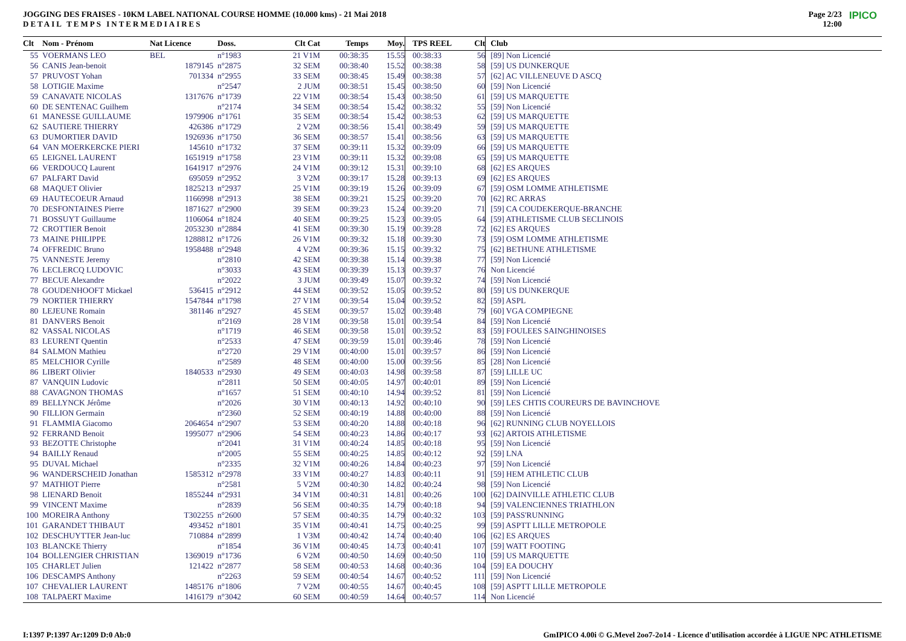JOGGING DES FRAISES - 10KM LABEL NATIONAL COURSE HOMME (10.000 kms) - 21 Mai 2018
DETAIL TEMPS INTERMEDIAIRES
Page 2/23
12:00
IPICO
| Clt | Nom - Prénom | Nat Licence | Doss. | Clt Cat | Temps | Moy. | TPS REEL | Clt | Club |
| --- | --- | --- | --- | --- | --- | --- | --- | --- | --- |
| 55 | VOERMANS LEO | BEL | n°1983 | 21 V1M | 00:38:35 | 15.55 | 00:38:33 | 56 | [89] Non Licencié |
| 56 | CANIS Jean-benoit | 1879145 | n°2875 | 32 SEM | 00:38:40 | 15.52 | 00:38:38 | 58 | [59] US DUNKERQUE |
| 57 | PRUVOST Yohan | 701334 | n°2955 | 33 SEM | 00:38:45 | 15.49 | 00:38:38 | 57 | [62] AC VILLENEUVE D ASCQ |
| 58 | LOTIGIE Maxime | | n°2547 | 2 JUM | 00:38:51 | 15.45 | 00:38:50 | 60 | [59] Non Licencié |
| 59 | CANAVATE NICOLAS | 1317676 | n°1739 | 22 V1M | 00:38:54 | 15.43 | 00:38:50 | 61 | [59] US MARQUETTE |
| 60 | DE SENTENAC Guilhem | | n°2174 | 34 SEM | 00:38:54 | 15.42 | 00:38:32 | 55 | [59] Non Licencié |
| 61 | MANESSE GUILLAUME | 1979906 | n°1761 | 35 SEM | 00:38:54 | 15.42 | 00:38:53 | 62 | [59] US MARQUETTE |
| 62 | SAUTIERE THIERRY | 426386 | n°1729 | 2 V2M | 00:38:56 | 15.41 | 00:38:49 | 59 | [59] US MARQUETTE |
| 63 | DUMORTIER DAVID | 1926936 | n°1750 | 36 SEM | 00:38:57 | 15.41 | 00:38:56 | 63 | [59] US MARQUETTE |
| 64 | VAN MOERKERCKE PIERI | 145610 | n°1732 | 37 SEM | 00:39:11 | 15.32 | 00:39:09 | 66 | [59] US MARQUETTE |
| 65 | LEIGNEL LAURENT | 1651919 | n°1758 | 23 V1M | 00:39:11 | 15.32 | 00:39:08 | 65 | [59] US MARQUETTE |
| 66 | VERDOUCQ Laurent | 1641917 | n°2976 | 24 V1M | 00:39:12 | 15.31 | 00:39:10 | 68 | [62] ES ARQUES |
| 67 | PALFART David | 695059 | n°2952 | 3 V2M | 00:39:17 | 15.28 | 00:39:13 | 69 | [62] ES ARQUES |
| 68 | MAQUET Olivier | 1825213 | n°2937 | 25 V1M | 00:39:19 | 15.26 | 00:39:09 | 67 | [59] OSM LOMME ATHLETISME |
| 69 | HAUTECOEUR Arnaud | 1166998 | n°2913 | 38 SEM | 00:39:21 | 15.25 | 00:39:20 | 70 | [62] RC ARRAS |
| 70 | DESFONTAINES Pierre | 1871627 | n°2900 | 39 SEM | 00:39:23 | 15.24 | 00:39:20 | 71 | [59] CA COUDEKERQUE-BRANCHE |
| 71 | BOSSUYT Guillaume | 1106064 | n°1824 | 40 SEM | 00:39:25 | 15.23 | 00:39:05 | 64 | [59] ATHLETISME CLUB SECLINOIS |
| 72 | CROTTIER Benoit | 2053230 | n°2884 | 41 SEM | 00:39:30 | 15.19 | 00:39:28 | 72 | [62] ES ARQUES |
| 73 | MAINE PHILIPPE | 1288812 | n°1726 | 26 V1M | 00:39:32 | 15.18 | 00:39:30 | 73 | [59] OSM LOMME ATHLETISME |
| 74 | OFFREDIC Bruno | 1958488 | n°2948 | 4 V2M | 00:39:36 | 15.15 | 00:39:32 | 75 | [62] BETHUNE ATHLETISME |
| 75 | VANNESTE Jeremy | | n°2810 | 42 SEM | 00:39:38 | 15.14 | 00:39:38 | 77 | [59] Non Licencié |
| 76 | LECLERCQ LUDOVIC | | n°3033 | 43 SEM | 00:39:39 | 15.13 | 00:39:37 | 76 | Non Licencié |
| 77 | BECUE Alexandre | | n°2022 | 3 JUM | 00:39:49 | 15.07 | 00:39:32 | 74 | [59] Non Licencié |
| 78 | GOUDENHOOFT Mickael | 536415 | n°2912 | 44 SEM | 00:39:52 | 15.05 | 00:39:52 | 80 | [59] US DUNKERQUE |
| 79 | NORTIER THIERRY | 1547844 | n°1798 | 27 V1M | 00:39:54 | 15.04 | 00:39:52 | 82 | [59] ASPL |
| 80 | LEJEUNE Romain | 381146 | n°2927 | 45 SEM | 00:39:57 | 15.02 | 00:39:48 | 79 | [60] VGA COMPIEGNE |
| 81 | DANVERS Benoit | | n°2169 | 28 V1M | 00:39:58 | 15.01 | 00:39:54 | 84 | [59] Non Licencié |
| 82 | VASSAL NICOLAS | | n°1719 | 46 SEM | 00:39:58 | 15.01 | 00:39:52 | 83 | [59] FOULEES SAINGHINOISES |
| 83 | LEURENT Quentin | | n°2533 | 47 SEM | 00:39:59 | 15.01 | 00:39:46 | 78 | [59] Non Licencié |
| 84 | SALMON Mathieu | | n°2720 | 29 V1M | 00:40:00 | 15.01 | 00:39:57 | 86 | [59] Non Licencié |
| 85 | MELCHIOR Cyrille | | n°2589 | 48 SEM | 00:40:00 | 15.00 | 00:39:56 | 85 | [28] Non Licencié |
| 86 | LIBERT Olivier | 1840533 | n°2930 | 49 SEM | 00:40:03 | 14.98 | 00:39:58 | 87 | [59] LILLE UC |
| 87 | VANQUIN Ludovic | | n°2811 | 50 SEM | 00:40:05 | 14.97 | 00:40:01 | 89 | [59] Non Licencié |
| 88 | CAVAGNON THOMAS | | n°1657 | 51 SEM | 00:40:10 | 14.94 | 00:39:52 | 81 | [59] Non Licencié |
| 89 | BELLYNCK Jérôme | | n°2026 | 30 V1M | 00:40:13 | 14.92 | 00:40:10 | 90 | [59] LES CHTIS COUREURS DE BAVINCHOVE |
| 90 | FILLION Germain | | n°2360 | 52 SEM | 00:40:19 | 14.88 | 00:40:00 | 88 | [59] Non Licencié |
| 91 | FLAMMIA Giacomo | 2064654 | n°2907 | 53 SEM | 00:40:20 | 14.88 | 00:40:18 | 96 | [62] RUNNING CLUB NOYELLOIS |
| 92 | FERRAND Benoit | 1995077 | n°2906 | 54 SEM | 00:40:23 | 14.86 | 00:40:17 | 93 | [62] ARTOIS ATHLETISME |
| 93 | BEZOTTE Christophe | | n°2041 | 31 V1M | 00:40:24 | 14.85 | 00:40:18 | 95 | [59] Non Licencié |
| 94 | BAILLY Renaud | | n°2005 | 55 SEM | 00:40:25 | 14.85 | 00:40:12 | 92 | [59] LNA |
| 95 | DUVAL Michael | | n°2335 | 32 V1M | 00:40:26 | 14.84 | 00:40:23 | 97 | [59] Non Licencié |
| 96 | WANDERSCHEID Jonathan | 1585312 | n°2978 | 33 V1M | 00:40:27 | 14.83 | 00:40:11 | 91 | [59] HEM ATHLETIC CLUB |
| 97 | MATHIOT Pierre | | n°2581 | 5 V2M | 00:40:30 | 14.82 | 00:40:24 | 98 | [59] Non Licencié |
| 98 | LIENARD Benoit | 1855244 | n°2931 | 34 V1M | 00:40:31 | 14.81 | 00:40:26 | 100 | [62] DAINVILLE ATHLETIC CLUB |
| 99 | VINCENT Maxime | | n°2839 | 56 SEM | 00:40:35 | 14.79 | 00:40:18 | 94 | [59] VALENCIENNES TRIATHLON |
| 100 | MOREIRA Anthony | T302255 | n°2600 | 57 SEM | 00:40:35 | 14.79 | 00:40:32 | 103 | [59] PASS'RUNNING |
| 101 | GARANDET THIBAUT | 493452 | n°1801 | 35 V1M | 00:40:41 | 14.75 | 00:40:25 | 99 | [59] ASPTT LILLE METROPOLE |
| 102 | DESCHUYTTER Jean-luc | 710884 | n°2899 | 1 V3M | 00:40:42 | 14.74 | 00:40:40 | 106 | [62] ES ARQUES |
| 103 | BLANCKE Thierry | | n°1854 | 36 V1M | 00:40:45 | 14.73 | 00:40:41 | 107 | [59] WATT FOOTING |
| 104 | BOLLENGIER CHRISTIAN | 1369019 | n°1736 | 6 V2M | 00:40:50 | 14.69 | 00:40:50 | 110 | [59] US MARQUETTE |
| 105 | CHARLET Julien | 121422 | n°2877 | 58 SEM | 00:40:53 | 14.68 | 00:40:36 | 104 | [59] EA DOUCHY |
| 106 | DESCAMPS Anthony | | n°2263 | 59 SEM | 00:40:54 | 14.67 | 00:40:52 | 111 | [59] Non Licencié |
| 107 | CHEVALIER LAURENT | 1485176 | n°1806 | 7 V2M | 00:40:55 | 14.67 | 00:40:45 | 108 | [59] ASPTT LILLE METROPOLE |
| 108 | TALPAERT Maxime | 1416179 | n°3042 | 60 SEM | 00:40:59 | 14.64 | 00:40:57 | 114 | Non Licencié |
I:1397 P:1397 Ar:1209 D:0 Ab:0 GmIPICO 4.00i © G.Mevel 2oo7-2o14 - Licence d'utilisation accordée à LIGUE NPC ATHLETISME